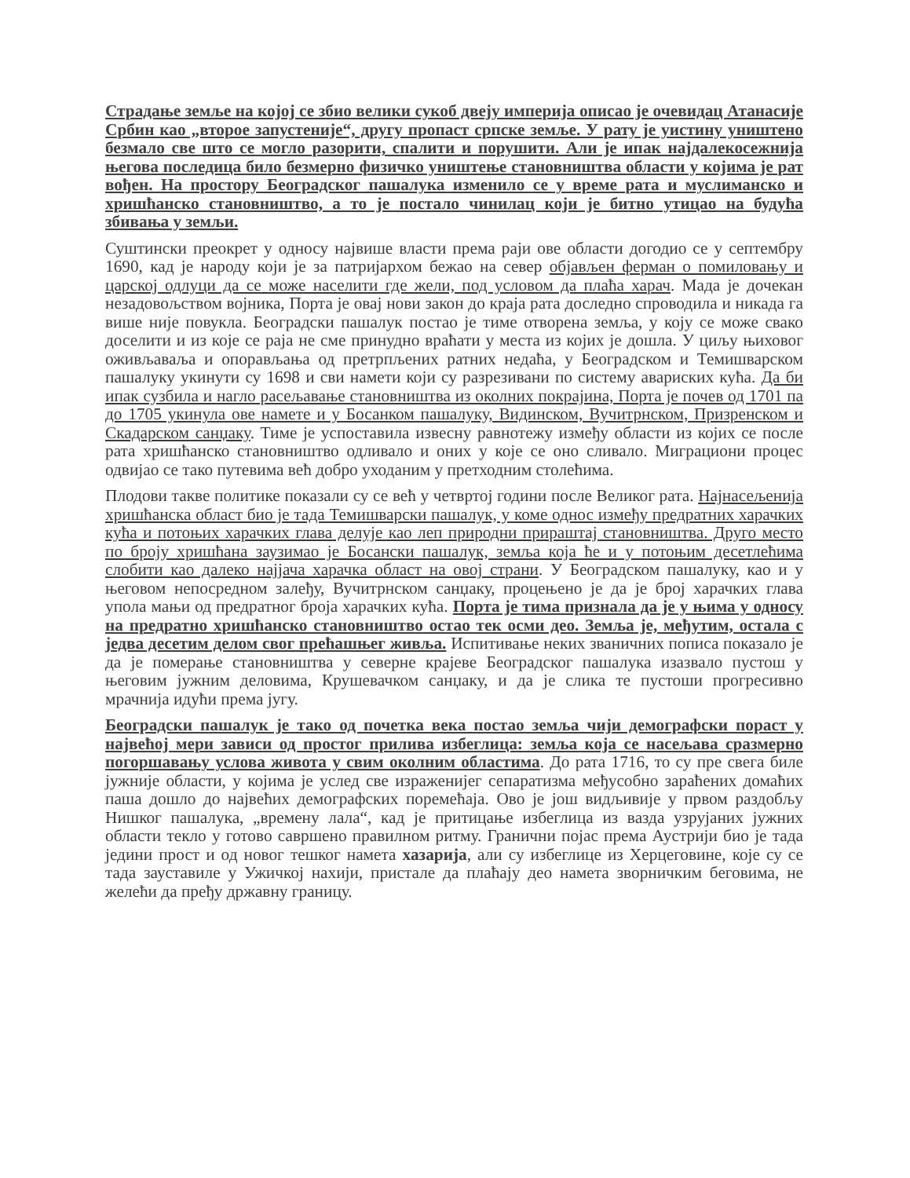Страдање земље на којој се збио велики сукоб двеју империја описао је очевидац Атанасије Србин као „второе запустеније“, другу пропаст српске земље. У рату је уистину уништено безмало све што се могло разорити, спалити и порушити. Али је ипак најдалекосежнија његова последица било безмерно физичко уништење становништва области у којима је рат вођен. На простору Београдског пашалука изменило се у време рата и муслиманско и хришћанско становништво, а то је постало чинилац који је битно утицао на будућа збивања у земљи.
Суштински преокрет у односу највише власти према раји ове области догодио се у септембру 1690, кад је народу који је за патријархом бежао на север објављен ферман о помиловању и царској одлуци да се може населити где жели, под условом да плаћа харач. Мада је дочекан незадовољством војника, Порта је овај нови закон до краја рата доследно спроводила и никада га више није повукла. Београдски пашалук постао је тиме отворена земља, у коју се може свако доселити и из које се раја не сме принудно враћати у места из којих је дошла. У циљу њиховог оживљаваља и опорављања од претрпљених ратних недаћа, у Београдском и Темишварском пашалуку укинути су 1698 и сви намети који су разрезивани по систему авариских кућа. Да би ипак сузбила и нагло расељавање становништва из околних покрајина, Порта је почев од 1701 па до 1705 укинула ове намете и у Босанком пашалуку, Видинском, Вучитрнском, Призренском и Скадарском санџаку. Тиме је успоставила извесну равнотежу између области из којих се после рата хришћанско становништво одливало и оних у које се оно сливало. Миграциони процес одвијао се тако путевима већ добро уходаним у претходним столећима.
Плодови такве политике показали су се већ у четвртој години после Великог рата. Најнасељенија хришћанска област био је тада Темишварски пашалук, у коме однос између предратних харачких кућа и потоњих харачких глава делује као леп природни прираштај становништва. Друго место по броју хришћана заузимао је Босански пашалук, земља која ће и у потоњим десетлећима слобити као далеко најјача харачка област на овој страни. У Београдском пашалуку, као и у његовом непосредном залеђу, Вучитрнском санџаку, процењено је да је број харачких глава упола мањи од предратног броја харачких кућа. Порта је тима признала да је у њима у односу на предратно хришћанско становништво остао тек осми део. Земља је, међутим, остала с једва десетим делом свог прећашњег живља. Испитивање неких званичних пописа показало је да је померање становништва у северне крајеве Београдског пашалука изазвало пустош у његовим јужним деловима, Крушевачком санџаку, и да је слика те пустоши прогресивно мрачнија идући према југу.
Београдски пашалук је тако од почетка века постао земља чији демографски пораст у највећој мери зависи од простог прилива избеглица: земља која се насељава сразмерно погоршавању услова живота у свим околним областима. До рата 1716, то су пре свега биле јужније области, у којима је услед све израженијег сепаратизма међусобно зараћених домаћих паша дошло до највећих демографских поремећаја. Ово је још видљивије у првом раздобљу Нишког пашалука, „времену лала“, кад је притицање избеглица из вазда узрујаних јужних области текло у готово савршено правилном ритму. Гранични појас према Аустрији био је тада једини прост и од новог тешког намета хазарија, али су избеглице из Херцеговине, које су се тада зауставиле у Ужичкој нахији, пристале да плаћају део намета зворничким беговима, не желећи да пређу државну границу.